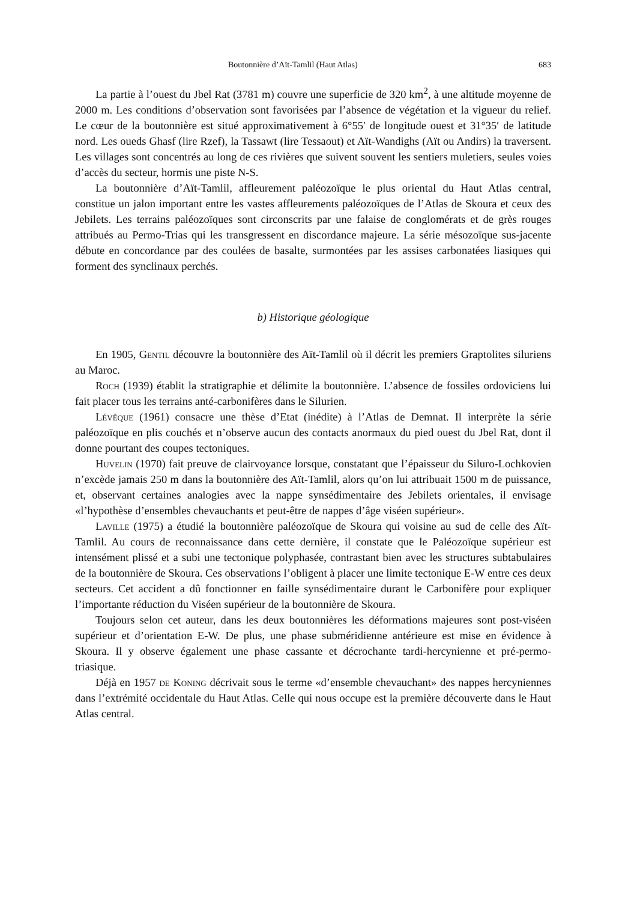Boutonnière d’Aït-Tamlil (Haut Atlas) 683
La partie à l’ouest du Jbel Rat (3781 m) couvre une superficie de 320 km<sup>2</sup>, à une altitude moyenne de 2000 m. Les conditions d’observation sont favorisées par l’absence de végétation et la vigueur du relief. Le cœur de la boutonnière est situé approximativement à 6°55′ de longitude ouest et 31°35′ de latitude nord. Les oueds Ghasf (lire Rzef), la Tassawt (lire Tessaout) et Aït-Wandighs (Aït ou Andirs) la traversent. Les villages sont concentrés au long de ces rivières que suivent souvent les sentiers muletiers, seules voies d’accès du secteur, hormis une piste N-S.
La boutonnière d’Aït-Tamlil, affleurement paléozoïque le plus oriental du Haut Atlas central, constitue un jalon important entre les vastes affleurements paléozoïques de l’Atlas de Skoura et ceux des Jebilets. Les terrains paléozoïques sont circonscrits par une falaise de conglomérats et de grès rouges attribués au Permo-Trias qui les transgressent en discordance majeure. La série mésozoïque sus-jacente débute en concordance par des coulées de basalte, surmontées par les assises carbonatées liasiques qui forment des synclinaux perchés.
b) Historique géologique
En 1905, Gentil découvre la boutonnière des Aït-Tamlil où il décrit les premiers Graptolites siluriens au Maroc.
Roch (1939) établit la stratigraphie et délimite la boutonnière. L’absence de fossiles ordoviciens lui fait placer tous les terrains anté-carbonifères dans le Silurien.
Lévêque (1961) consacre une thèse d’Etat (inédite) à l’Atlas de Demnat. Il interprète la série paléozoïque en plis couchés et n’observe aucun des contacts anormaux du pied ouest du Jbel Rat, dont il donne pourtant des coupes tectoniques.
Huvelin (1970) fait preuve de clairvoyance lorsque, constatant que l’épaisseur du Siluro-Lochkovien n’excède jamais 250 m dans la boutonnière des Aït-Tamlil, alors qu’on lui attribuait 1500 m de puissance, et, observant certaines analogies avec la nappe synsédimentaire des Jebilets orientales, il envisage «l’hypothèse d’ensembles chevauchants et peut-être de nappes d’âge viséen supérieur».
Laville (1975) a étudié la boutonnière paléozoïque de Skoura qui voisine au sud de celle des Aït-Tamlil. Au cours de reconnaissance dans cette dernière, il constate que le Paléozoïque supérieur est intensément plissé et a subi une tectonique polyphasée, contrastant bien avec les structures subtabulaires de la boutonnière de Skoura. Ces observations l’obligent à placer une limite tectonique E-W entre ces deux secteurs. Cet accident a dû fonctionner en faille synsédimentaire durant le Carbonifère pour expliquer l’importante réduction du Viséen supérieur de la boutonnière de Skoura.
Toujours selon cet auteur, dans les deux boutonnières les déformations majeures sont post-viséen supérieur et d’orientation E-W. De plus, une phase subméridienne antérieure est mise en évidence à Skoura. Il y observe également une phase cassante et décrochante tardi-hercynienne et pré-permo-triasique.
Déjà en 1957 de Koning décrivait sous le terme «d’ensemble chevauchant» des nappes hercyniennes dans l’extrémité occidentale du Haut Atlas. Celle qui nous occupe est la première découverte dans le Haut Atlas central.